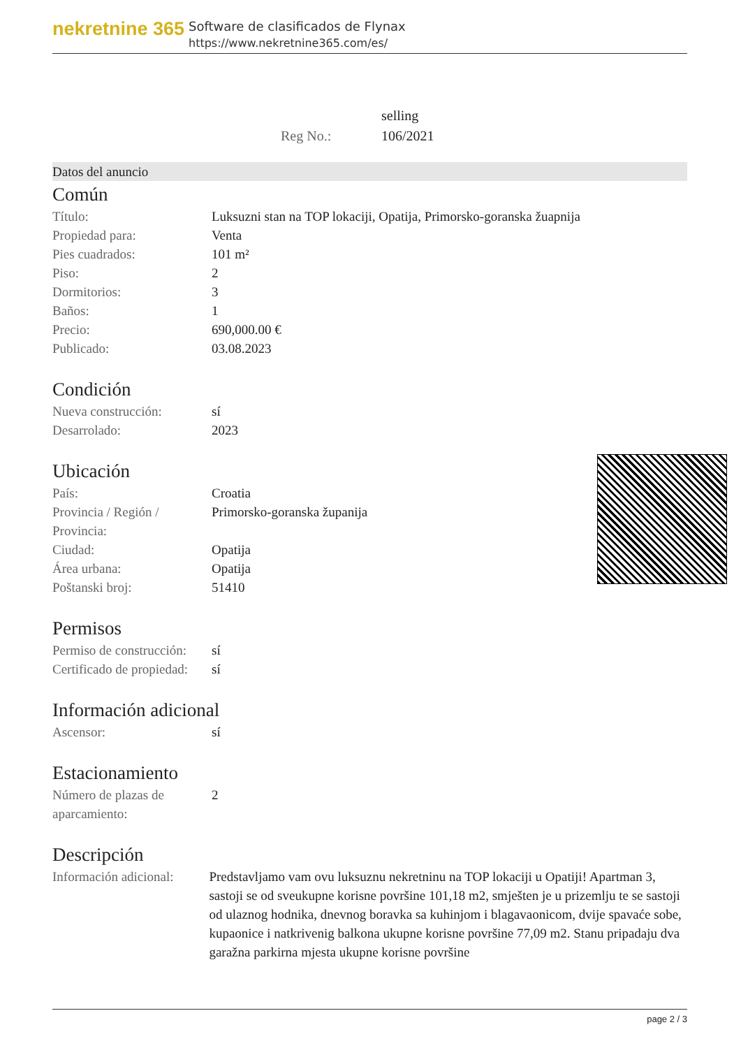nekretnine 365
Software de clasificados de Flynax
https://www.nekretnine365.com/es/
| | selling |
| Reg No.: | 106/2021 |
Datos del anuncio
Común
| Título: | Luksuzni stan na TOP lokaciji, Opatija, Primorsko-goranska žuapnija |
| Propiedad para: | Venta |
| Pies cuadrados: | 101 m² |
| Piso: | 2 |
| Dormitorios: | 3 |
| Baños: | 1 |
| Precio: | 690,000.00 € |
| Publicado: | 03.08.2023 |
Condición
| Nueva construcción: | sí |
| Desarrolado: | 2023 |
Ubicación
| País: | Croatia |
| Provincia / Región / Provincia: | Primorsko-goranska županija |
| Ciudad: | Opatija |
| Área urbana: | Opatija |
| Poštanski broj: | 51410 |
Permisos
| Permiso de construcción: | sí |
| Certificado de propiedad: | sí |
Información adicional
| Ascensor: | sí |
Estacionamiento
| Número de plazas de aparcamiento: | 2 |
Descripción
| Información adicional: | Predstavljamo vam ovu luksuznu nekretninu na TOP lokaciji u Opatiji! Apartman 3, sastoji se od sveukupne korisne površine 101,18 m2, smješten je u prizemlju te se sastoji od ulaznog hodnika, dnevnog boravka sa kuhinjom i blagavaonicom, dvije spavaće sobe, kupaonice i natkrivenig balkona ukupne korisne površine 77,09 m2. Stanu pripadaju dva garažna parkirna mjesta ukupne korisne površine |
page 2 / 3